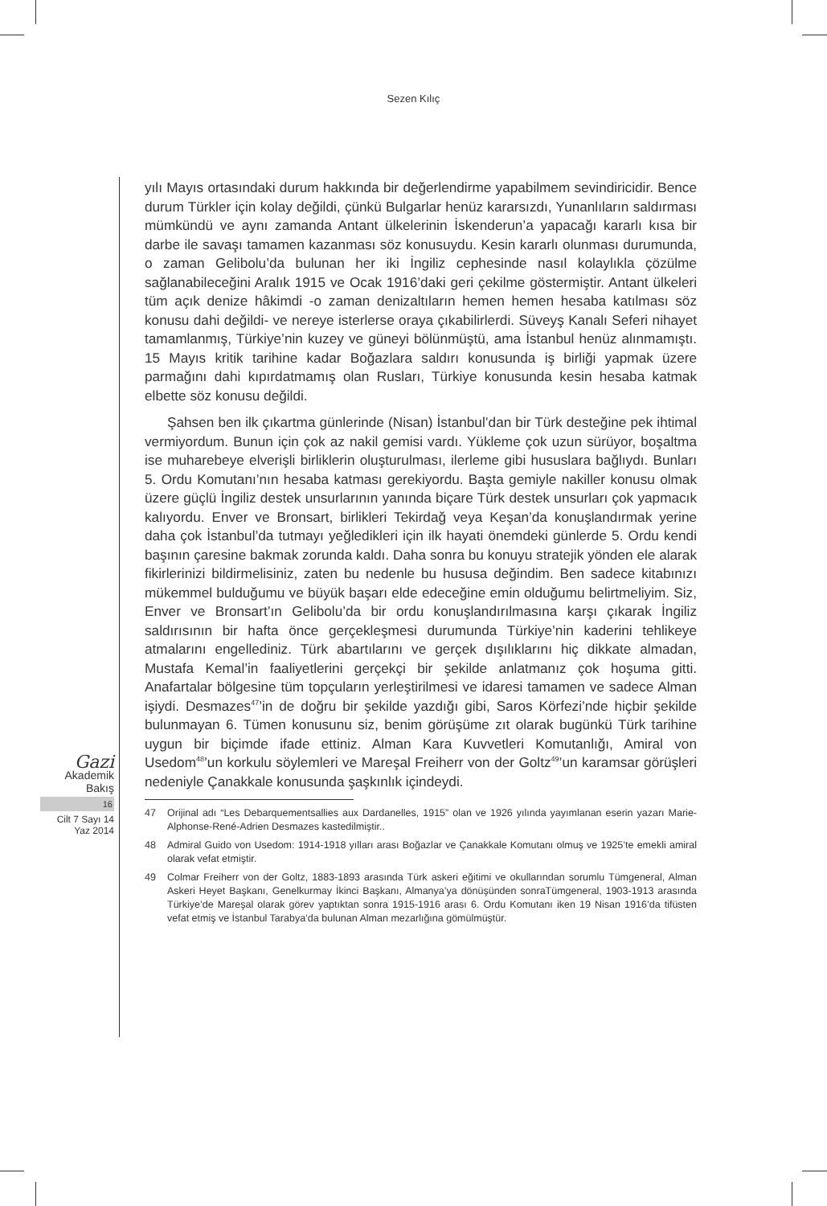Sezen Kılıç
Gazi
Akademik
Bakış
16
Cilt 7 Sayı 14
Yaz 2014
yılı Mayıs ortasındaki durum hakkında bir değerlendirme yapabilmem sevindiricidir. Bence durum Türkler için kolay değildi, çünkü Bulgarlar henüz kararsızdı, Yunanlıların saldırması mümkündü ve aynı zamanda Antant ülkelerinin İskenderun’a yapacağı kararlı kısa bir darbe ile savaşı tamamen kazanması söz konusuydu. Kesin kararlı olunması durumunda, o zaman Gelibolu’da bulunan her iki İngiliz cephesinde nasıl kolaylıkla çözülme sağlanabileceğini Aralık 1915 ve Ocak 1916’daki geri çekilme göstermiştir. Antant ülkeleri tüm açık denize hâkimdi -o zaman denizaltıların hemen hemen hesaba katılması söz konusu dahi değildi- ve nereye isterlerse oraya çıkabilirlerdi. Süveyş Kanalı Seferi nihayet tamamlanmış, Türkiye’nin kuzey ve güneyi bölünmüştü, ama İstanbul henüz alınmamıştı. 15 Mayıs kritik tarihine kadar Boğazlara saldırı konusunda iş birliği yapmak üzere parmağını dahi kıpırdatmamış olan Rusları, Türkiye konusunda kesin hesaba katmak elbette söz konusu değildi.
Şahsen ben ilk çıkartma günlerinde (Nisan) İstanbul’dan bir Türk desteğine pek ihtimal vermiyordum. Bunun için çok az nakil gemisi vardı. Yükleme çok uzun sürüyor, boşaltma ise muharebeye elverişli birliklerin oluşturulması, ilerleme gibi hususlara bağlıydı. Bunları 5. Ordu Komutanı’nın hesaba katması gerekiyordu. Başta gemiyle nakiller konusu olmak üzere güçlü İngiliz destek unsurlarının yanında biçare Türk destek unsurları çok yapmacık kalıyordu. Enver ve Bronsart, birlikleri Tekirdağ veya Keşan’da konuşlandırmak yerine daha çok İstanbul’da tutmayı yeğledikleri için ilk hayati önemdeki günlerde 5. Ordu kendi başının çaresine bakmak zorunda kaldı. Daha sonra bu konuyu stratejik yönden ele alarak fikirlerinizi bildirmelisiniz, zaten bu nedenle bu hususa değindim. Ben sadece kitabınızı mükemmel bulduğumu ve büyük başarı elde edeceğine emin olduğumu belirtmeliyim. Siz, Enver ve Bronsart’ın Gelibolu’da bir ordu konuşlandırılmasına karşı çıkarak İngiliz saldırısının bir hafta önce gerçekleşmesi durumunda Türkiye’nin kaderini tehlikeye atmalarını engellediniz. Türk abartılarını ve gerçek dışılıklarını hiç dikkate almadan, Mustafa Kemal’in faaliyetlerini gerçekçi bir şekilde anlatmanız çok hoşuma gitti. Anafartalar bölgesine tüm topçuların yerleştirilmesi ve idaresi tamamen ve sadece Alman işiydi. Desmazes<sup>47</sup>’in de doğru bir şekilde yazdığı gibi, Saros Körfezi’nde hiçbir şekilde bulunmayan 6. Tümen konusunu siz, benim görüşüme zıt olarak bugünkü Türk tarihine uygun bir biçimde ifade ettiniz. Alman Kara Kuvvetleri Komutanlığı, Amiral von Usedom<sup>48</sup>’un korkulu söylemleri ve Mareşal Freiherr von der Goltz<sup>49</sup>’un karamsar görüşleri nedeniyle Çanakkale konusunda şaşkınlık içindeydi.
47 Orijinal adı “Les Debarquementsallies aux Dardanelles, 1915” olan ve 1926 yılında yayımlanan eserin yazarı Marie-Alphonse-René-Adrien Desmazes kastedilmiştir..
48 Admiral Guido von Usedom: 1914-1918 yılları arası Boğazlar ve Çanakkale Komutanı olmuş ve 1925’te emekli amiral olarak vefat etmiştir.
49 Colmar Freiherr von der Goltz, 1883-1893 arasında Türk askeri eğitimi ve okullarından sorumlu Tümgeneral, Alman Askeri Heyet Başkanı, Genelkurmay İkinci Başkanı, Almanya’ya dönüşünden sonraTümgeneral, 1903-1913 arasında Türkiye’de Mareşal olarak görev yaptıktan sonra 1915-1916 arası 6. Ordu Komutanı iken 19 Nisan 1916’da tifüsten vefat etmiş ve İstanbul Tarabya’da bulunan Alman mezarlığına gömülmüştür.